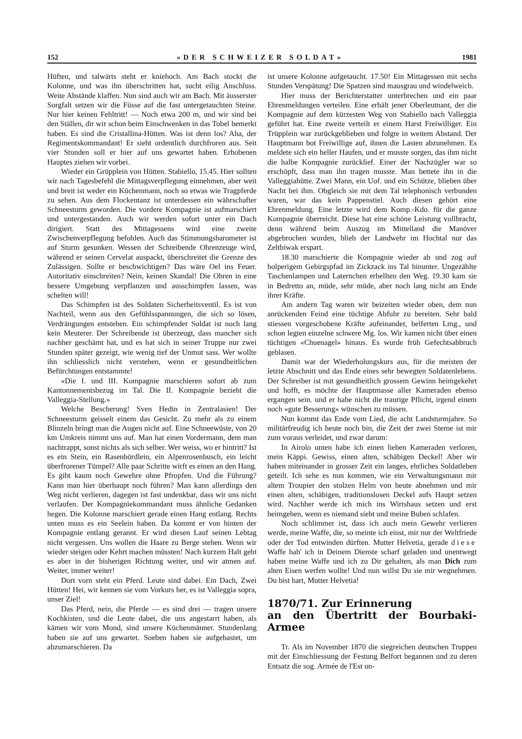152 «DER SCHWEIZER SOLDAT» 1981
Hüften, und talwärts steht er kniehoch. Am Bach stockt die Kolonne, und was ihn überschritten hat, sucht eilig Anschluss. Weite Abstände klaffen. Nun sind auch wir am Bach. Mit äusserster Sorgfalt setzen wir die Füsse auf die fast untergetauchten Steine. Nur hier keinen Fehltritt! — Noch etwa 200 m, und wir sind bei den Ställen, dir wir schon beim Einschwenken in das Tobel bemerkt haben. Es sind die Cristallina-Hütten. Was ist denn los? Aha, der Regimentskommandant! Er sieht ordentlich durchfroren aus. Seit vier Stunden soll er hier auf uns gewartet haben. Erhobenen Hauptes ziehen wir vorbei.
Wieder ein Grüpplein von Hütten. Stabiello, 15.45. Hier sollten wir nach Tagesbefehl die Mittagsverpflegung einnehmen, aber weit und breit ist weder ein Küchenmann, noch so etwas wie Tragpferde zu sehen. Aus dem Flockentanz ist unterdessen ein währschafter Schneesturm geworden. Die vordere Kompagnie ist aufmarschiert und untergestanden. Auch wir werden sofort unter ein Dach dirigiert. Statt des Mittagessens wird eine zweite Zwischenverpflegung befohlen. Auch das Stimmungsbarometer ist auf Sturm gesunken. Wessen der Schreibende Ohrenzeuge wird, während er seinen Cervelat auspackt, überschreitet die Grenze des Zulässigen. Sollte er beschwichtigen? Das wäre Oel ins Feuer. Autoritativ einschreiten? Nein, keinen Skandal! Die Ohren in eine bessere Umgebung verpflanzen und ausschimpfen lassen, was schelten will!
Das Schimpfen ist des Soldaten Sicherheitsventil. Es ist von Nachteil, wenn aus den Gefühlsspannungen, die sich so lösen, Verdrängungen entstehen. Ein schimpfender Soldat ist noch lang kein Meuterer. Der Schreibende ist überzeugt, dass mancher sich nachher geschämt hat, und es hat sich in seiner Truppe nur zwei Stunden später gezeigt, wie wenig tief der Unmut sass. Wer wollte ihn schliesslich nicht verstehen, wenn er gesundheitlichen Befürchtungen entstammte!
«Die I. und III. Kompagnie marschieren sofort ab zum Kantonnementsbezug im Tal. Die II. Kompagnie bezieht die Valleggia-Stellung.»
Welche Bescherung! Sven Hedin in Zentralasien! Der Schneesturm geisselt einem das Gesicht. Zu mehr als zu einem Blinzeln bringt man die Augen nicht auf. Eine Schneewüste, von 20 km Umkreis nimmt uns auf. Man hat einen Vordermann, dem man nachtrappt, sonst nichts als sich selber. Wer weiss, wo er hintritt? Ist es ein Stein, ein Rasenbördlein, ein Alpenrosenbusch, ein leicht überfrorener Tümpel? Alle paar Schritte wirft es einen an den Hang. Es gibt kaum noch Gewehre ohne Pfropfen. Und die Führung? Kann man hier überhaupt noch führen? Man kann allerdings den Weg nicht verlieren, dagegen ist fast undenkbar, dass wir uns nicht verlaufen. Der Kompagniekommandant muss ähnliche Gedanken hegen. Die Kolonne marschiert gerade einen Hang entlang. Rechts unten muss es ein Seelein haben. Da kommt er von hinten der Kompagnie entlang gerannt. Er wird diesen Lauf seinen Lebtag nicht vergessen. Uns wollen die Haare zu Berge stehen. Wenn wir wieder steigen oder Kehrt machen müssten! Nach kurzem Halt geht es aber in der bisherigen Richtung weiter, und wir atmen auf. Weiter, immer weiter!
Dort vorn steht ein Pferd. Leute sind dabei. Ein Dach, Zwei Hütten! Hei, wir kennen sie vom Vorkurs her, es ist Valleggia sopra, unser Ziel!
Das Pferd, nein, die Pferde — es sind drei — tragen unsere Kochkisten, und die Leute dabei, die uns angestarrt haben, als kämen wir vom Mond, sind unsere Küchenmänner. Stundenlang haben sie auf uns gewartet. Soeben haben sie aufgebastet, um abzumarschieren. Da
ist unsere Kolonne aufgetaucht. 17.50! Ein Mittagessen mit sechs Stunden Verspätung! Die Spatzen sind mausgrau und windelweich.
Hier muss der Berichterstatter unterbrechen und ein paar Ehrenmeldungen verteilen. Eine erhält jener Oberleutnant, der die Kompagnie auf dem kürzesten Weg von Stabiello nach Valleggia geführt hat. Eine zweite verteilt er einem Harst Freiwilliger. Ein Trüpplein war zurückgeblieben und folgte in weitem Abstand. Der Hauptmann bot Freiwillige auf, ihnen die Lasten abzunehmen. Es meldete sich ein heller Haufen, und er musste sorgen, das ihm nicht die halbe Kompagnie zurücklief. Einer der Nachzügler war so erschöpft, dass man ihn tragen musste. Man bettete ihn in die Valleggiahütte. Zwei Mann, ein Uof. und ein Schütze, blieben über Nacht bei ihm. Obgleich sie mit dem Tal telephonisch verbunden waren, war das kein Pappenstiel. Auch diesen gehört eine Ehrenmeldung. Eine letzte wird dem Komp.-Kdo. für die ganze Kompagnie überreicht. Diese hat eine schöne Leistung vollbracht, denn während beim Auszug im Mittelland die Manöver abgebrochen wurden, blieb der Landwehr im Hochtal nur das Zeltbiwak erspart.
18.30 marschierte die Kompagnie wieder ab und zog auf holperigem Gebirgspfad im Zickzack ins Tal hinunter. Ungezählte Taschenlampen und Laternchen erhellten den Weg. 19.30 kam sie in Bedretto an, müde, sehr müde, aber noch lang nicht am Ende ihrer Kräfte.
Am andern Tag waren wir beizeiten wieder oben, dem nun anrückenden Feind eine tüchtige Abfuhr zu bereiten. Sehr bald stiessen vorgeschobene Kräfte aufeinander, belferten Lmg., und schon legten einzelne schwere Mg. los. Wir kamen nicht über einen tüchtigen «Chuenagel» hinaus. Es wurde früh Gefechtsabbruch geblasen.
Damit war der Wiederholungskurs aus, für die meisten der letzte Abschnitt und das Ende eines sehr bewegten Soldatenlebens. Der Schreiber ist mit gesundheitlich grossem Gewinn heimgekehrt und hofft, es möchte der Hauptmasse aller Kameraden ebenso ergangen sein. und er habe nicht die traurige Pflicht, irgend einem noch «gute Besserung» wünschen zu müssen.
Nun kommt das Ende vom Lied, die acht Landsturmjahre. So militärfreudig ich heute noch bin, die Zeit der zwei Sterne ist mir zum voraus verleidet, und zwar darum:
In Airolo unten habe ich einen lieben Kameraden verloren, mein Käppi. Gewiss, einen alten, schäbigen Deckel! Aber wir haben miteinander in grosser Zeit ein langes, ehrliches Soldatleben geteilt. Ich sehe es nun kommen, wie ein Verwaltungsmann mir altem Troupier den stolzen Helm von heute abnehmen und mir einen alten, schäbigen, traditionslosen Deckel aufs Haupt setzen wird. Nachher werde ich mich ins Wirtshaus setzen und erst heimgehen, wenn es niemand sieht und meine Buben schlafen.
Noch schlimmer ist, dass ich auch mein Gewehr verlieren werde, meine Waffe, die, so meinte ich einst, mir nur der Weltfriede oder der Tod entwinden dürften. Mutter Helvetia, gerade diese Waffe hab' ich in Deinem Dienste scharf geladen und unentwegt haben meine Waffe und ich zu Dir gehalten, als man Dich zum alten Eisen werfen wollte! Und nun willst Du sie mir wegnehmen. Du bist hart, Mutter Helvetia!
1870/71. Zur Erinnerung
an den Übertritt der Bourbaki-Armee
Tr. Als im November 1870 die siegreichen deutschen Truppen mit der Einschliessung der Festung Belfort begannen und zu deren Entsatz die sog. Armée de l'Est un-